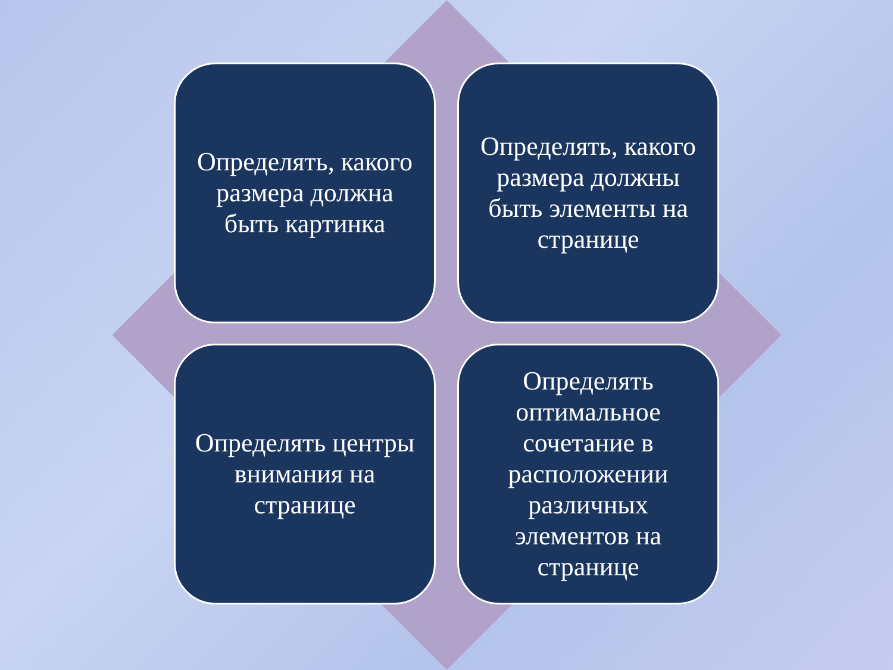Определять, какого размера должна быть картинка
Определять, какого размера должны быть элементы на странице
Определять центры внимания на странице
Определять оптимальное сочетание в расположении различных элементов на странице